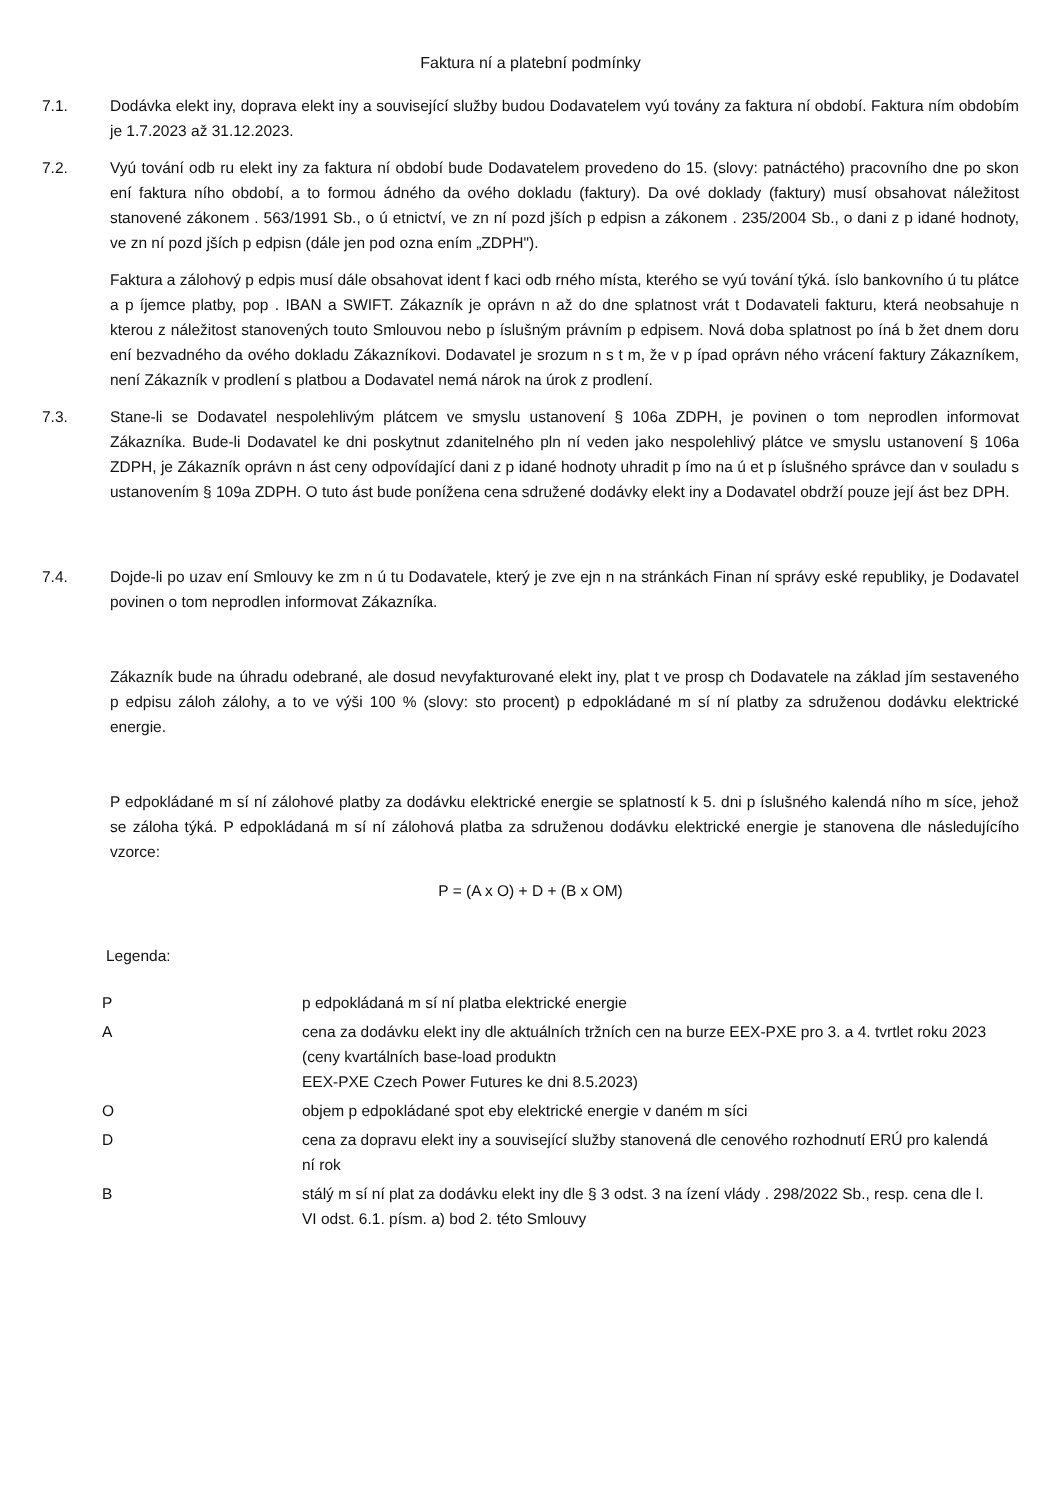Faktura ní a platební podmínky
7.1. Dodávka elekt iny, doprava elekt iny a související služby budou Dodavatelem vyú továny za faktura ní období. Faktura ním obdobím je 1.7.2023 až 31.12.2023.
7.2. Vyú tování odb ru elekt iny za faktura ní období bude Dodavatelem provedeno do 15. (slovy: patnáctého) pracovního dne po skon ení faktura ního období, a to formou ádného da ového dokladu (faktury). Da ové doklady (faktury) musí obsahovat náležitost stanovené zákonem . 563/1991 Sb., o ú etnictví, ve zn ní pozd jších p edpisn a zákonem . 235/2004 Sb., o dani z p idané hodnoty, ve zn ní pozd jších p edpisn (dále jen pod ozna ením „ZDPH").
Faktura a zálohový p edpis musí dále obsahovat ident f kaci odb rného místa, kterého se vyú tování týká. íslo bankovního ú tu plátce a p íjemce platby, pop . IBAN a SWIFT. Zákazník je oprávn n až do dne splatnost vrát t Dodavateli fakturu, která neobsahuje n kterou z náležitost stanovených touto Smlouvou nebo p íslušným právním p edpisem. Nová doba splatnost po íná b žet dnem doru ení bezvadného da ového dokladu Zákazníkovi. Dodavatel je srozum n s t m, že v p ípad oprávn ného vrácení faktury Zákazníkem, není Zákazník v prodlení s platbou a Dodavatel nemá nárok na úrok z prodlení.
7.3. Stane-li se Dodavatel nespolehlivým plátcem ve smyslu ustanovení § 106a ZDPH, je povinen o tom neprodlen informovat Zákazníka. Bude-li Dodavatel ke dni poskytnut zdanitelného pln ní veden jako nespolehlivý plátce ve smyslu ustanovení § 106a ZDPH, je Zákazník oprávn n ást ceny odpovídající dani z p idané hodnoty uhradit p ímo na ú et p íslušného správce dan v souladu s ustanovením § 109a ZDPH. O tuto ást bude ponížena cena sdružené dodávky elekt iny a Dodavatel obdrží pouze její ást bez DPH.
7.4. Dojde-li po uzav ení Smlouvy ke zm n ú tu Dodavatele, který je zve ejn n na stránkách Finan ní správy eské republiky, je Dodavatel povinen o tom neprodlen informovat Zákazníka.
Zákazník bude na úhradu odebrané, ale dosud nevyfakturované elekt iny, plat t ve prosp ch Dodavatele na základ jím sestaveného p edpisu záloh zálohy, a to ve výši 100 % (slovy: sto procent) p edpokládané m sí ní platby za sdruženou dodávku elektrické energie.
P edpokládané m sí ní zálohové platby za dodávku elektrické energie se splatností k 5. dni p íslušného kalendá ního m síce, jehož se záloha týká. P edpokládaná m sí ní zálohová platba za sdruženou dodávku elektrické energie je stanovena dle následujícího vzorce:
P = (A x O) + D + (B x OM)
Legenda:
| P | p edpokládaná m sí ní platba elektrické energie |
| A | cena za dodávku elekt iny dle aktuálních tržních cen na burze EEX-PXE pro 3. a 4. tvrtlet roku 2023 (ceny kvartálních base-load produktn EEX-PXE Czech Power Futures ke dni 8.5.2023) |
| O | objem p edpokládané spot eby elektrické energie v daném m síci |
| D | cena za dopravu elekt iny a související služby stanovená dle cenového rozhodnutí ERÚ pro kalendá ní rok |
| B | stálý m sí ní plat za dodávku elekt iny dle § 3 odst. 3 na ízení vlády . 298/2022 Sb., resp. cena dle l. VI odst. 6.1. písm. a) bod 2. této Smlouvy |